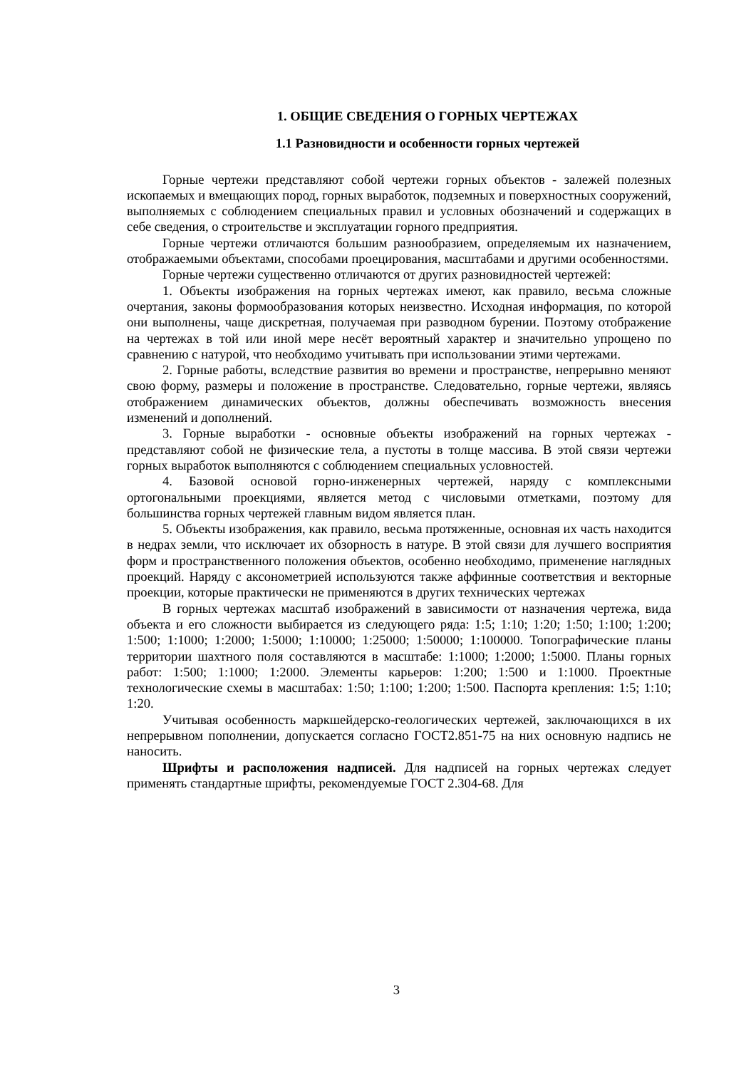1. ОБЩИЕ СВЕДЕНИЯ О ГОРНЫХ ЧЕРТЕЖАХ
1.1 Разновидности и особенности горных чертежей
Горные чертежи представляют собой чертежи горных объектов - залежей полезных ископаемых и вмещающих пород, горных выработок, подземных и поверхностных сооружений, выполняемых с соблюдением специальных правил и условных обозначений и содержащих в себе сведения, о строительстве и эксплуатации горного предприятия.
Горные чертежи отличаются большим разнообразием, определяемым их назначением, отображаемыми объектами, способами проецирования, масштабами и другими особенностями.
Горные чертежи существенно отличаются от других разновидностей чертежей:
1. Объекты изображения на горных чертежах имеют, как правило, весьма сложные очертания, законы формообразования которых неизвестно. Исходная информация, по которой они выполнены, чаще дискретная, получаемая при разводном бурении. Поэтому отображение на чертежах в той или иной мере несёт вероятный характер и значительно упрощено по сравнению с натурой, что необходимо учитывать при использовании этими чертежами.
2. Горные работы, вследствие развития во времени и пространстве, непрерывно меняют свою форму, размеры и положение в пространстве. Следовательно, горные чертежи, являясь отображением динамических объектов, должны обеспечивать возможность внесения изменений и дополнений.
3. Горные выработки - основные объекты изображений на горных чертежах - представляют собой не физические тела, а пустоты в толще массива. В этой связи чертежи горных выработок выполняются с соблюдением специальных условностей.
4. Базовой основой горно-инженерных чертежей, наряду с комплексными ортогональными проекциями, является метод с числовыми отметками, поэтому для большинства горных чертежей главным видом является план.
5. Объекты изображения, как правило, весьма протяженные, основная их часть находится в недрах земли, что исключает их обзорность в натуре. В этой связи для лучшего восприятия форм и пространственного положения объектов, особенно необходимо, применение наглядных проекций. Наряду с аксонометрией используются также аффинные соответствия и векторные проекции, которые практически не применяются в других технических чертежах
В горных чертежах масштаб изображений в зависимости от назначения чертежа, вида объекта и его сложности выбирается из следующего ряда: 1:5; 1:10; 1:20; 1:50; 1:100; 1:200; 1:500; 1:1000; 1:2000; 1:5000; 1:10000; 1:25000; 1:50000; 1:100000. Топографические планы территории шахтного поля составляются в масштабе: 1:1000; 1:2000; 1:5000. Планы горных работ: 1:500; 1:1000; 1:2000. Элементы карьеров: 1:200; 1:500 и 1:1000. Проектные технологические схемы в масштабах: 1:50; 1:100; 1:200; 1:500. Паспорта крепления: 1:5; 1:10; 1:20.
Учитывая особенность маркшейдерско-геологических чертежей, заключающихся в их непрерывном пополнении, допускается согласно ГОСТ2.851-75 на них основную надпись не наносить.
Шрифты и расположения надписей. Для надписей на горных чертежах следует применять стандартные шрифты, рекомендуемые ГОСТ 2.304-68. Для
3